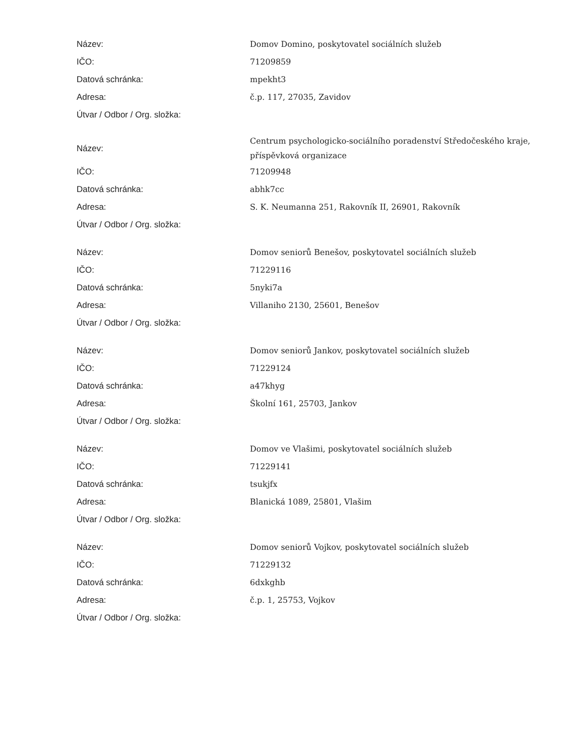| Název: | Domov Domino, poskytovatel sociálních služeb |
| IČO: | 71209859 |
| Datová schránka: | mpekht3 |
| Adresa: | č.p. 117, 27035, Zavidov |
| Útvar / Odbor / Org. složka: | |
| Název: | Centrum psychologicko-sociálního poradenství Středočeského kraje, příspěvková organizace |
| IČO: | 71209948 |
| Datová schránka: | abhk7cc |
| Adresa: | S. K. Neumanna 251, Rakovník II, 26901, Rakovník |
| Útvar / Odbor / Org. složka: | |
| Název: | Domov seniorů Benešov, poskytovatel sociálních služeb |
| IČO: | 71229116 |
| Datová schránka: | 5nyki7a |
| Adresa: | Villaniho 2130, 25601, Benešov |
| Útvar / Odbor / Org. složka: | |
| Název: | Domov seniorů Jankov, poskytovatel sociálních služeb |
| IČO: | 71229124 |
| Datová schránka: | a47khyg |
| Adresa: | Školní 161, 25703, Jankov |
| Útvar / Odbor / Org. složka: | |
| Název: | Domov ve Vlašimi, poskytovatel sociálních služeb |
| IČO: | 71229141 |
| Datová schránka: | tsukjfx |
| Adresa: | Blanická 1089, 25801, Vlašim |
| Útvar / Odbor / Org. složka: | |
| Název: | Domov seniorů Vojkov, poskytovatel sociálních služeb |
| IČO: | 71229132 |
| Datová schránka: | 6dxkghb |
| Adresa: | č.p. 1, 25753, Vojkov |
| Útvar / Odbor / Org. složka: | |